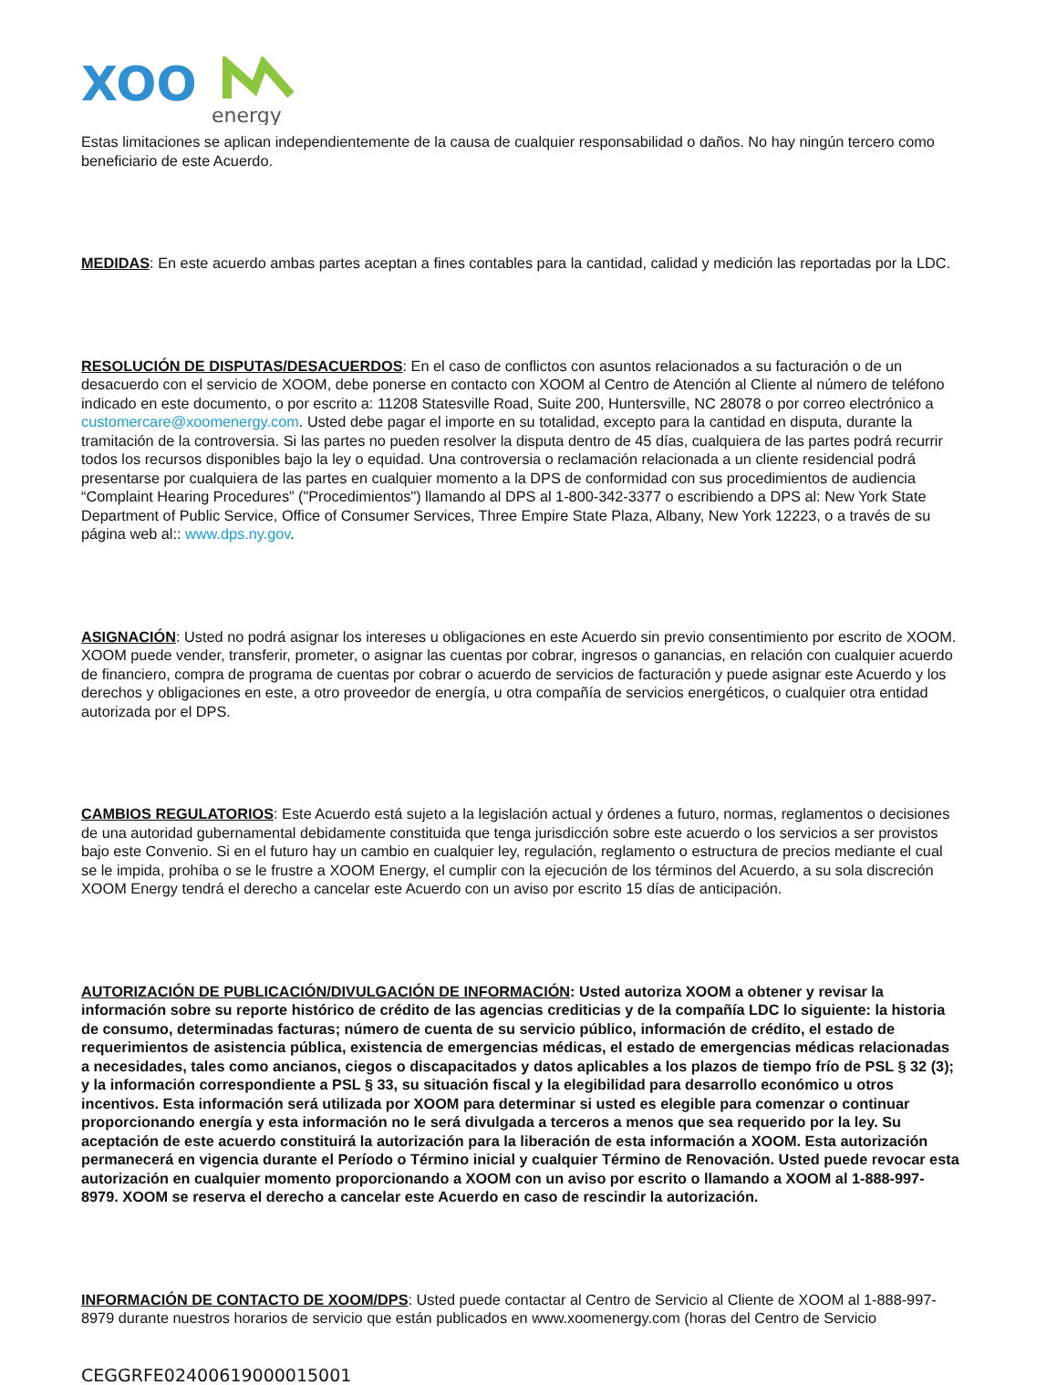XOO
energy
Estas limitaciones se aplican independientemente de la causa de cualquier responsabilidad o daños. No hay ningún tercero como beneficiario de este Acuerdo.
MEDIDAS: En este acuerdo ambas partes aceptan a fines contables para la cantidad, calidad y medición las reportadas por la LDC.
RESOLUCIÓN DE DISPUTAS/DESACUERDOS: En el caso de conflictos con asuntos relacionados a su facturación o de un desacuerdo con el servicio de XOOM, debe ponerse en contacto con XOOM al Centro de Atención al Cliente al número de teléfono indicado en este documento, o por escrito a: 11208 Statesville Road, Suite 200, Huntersville, NC 28078 o por correo electrónico a customercare@xoomenergy.com. Usted debe pagar el importe en su totalidad, excepto para la cantidad en disputa, durante la tramitación de la controversia. Si las partes no pueden resolver la disputa dentro de 45 días, cualquiera de las partes podrá recurrir todos los recursos disponibles bajo la ley o equidad. Una controversia o reclamación relacionada a un cliente residencial podrá presentarse por cualquiera de las partes en cualquier momento a la DPS de conformidad con sus procedimientos de audiencia “Complaint Hearing Procedures” ("Procedimientos") llamando al DPS al 1-800-342-3377 o escribiendo a DPS al: New York State Department of Public Service, Office of Consumer Services, Three Empire State Plaza, Albany, New York 12223, o a través de su página web al:: www.dps.ny.gov.
ASIGNACIÓN: Usted no podrá asignar los intereses u obligaciones en este Acuerdo sin previo consentimiento por escrito de XOOM. XOOM puede vender, transferir, prometer, o asignar las cuentas por cobrar, ingresos o ganancias, en relación con cualquier acuerdo de financiero, compra de programa de cuentas por cobrar o acuerdo de servicios de facturación y puede asignar este Acuerdo y los derechos y obligaciones en este, a otro proveedor de energía, u otra compañía de servicios energéticos, o cualquier otra entidad autorizada por el DPS.
CAMBIOS REGULATORIOS: Este Acuerdo está sujeto a la legislación actual y órdenes a futuro, normas, reglamentos o decisiones de una autoridad gubernamental debidamente constituida que tenga jurisdicción sobre este acuerdo o los servicios a ser provistos bajo este Convenio. Si en el futuro hay un cambio en cualquier ley, regulación, reglamento o estructura de precios mediante el cual se le impida, prohíba o se le frustre a XOOM Energy, el cumplir con la ejecución de los términos del Acuerdo, a su sola discreción XOOM Energy tendrá el derecho a cancelar este Acuerdo con un aviso por escrito 15 días de anticipación.
AUTORIZACIÓN DE PUBLICACIÓN/DIVULGACIÓN DE INFORMACIÓN: Usted autoriza XOOM a obtener y revisar la información sobre su reporte histórico de crédito de las agencias crediticias y de la compañía LDC lo siguiente: la historia de consumo, determinadas facturas; número de cuenta de su servicio público, información de crédito, el estado de requerimientos de asistencia pública, existencia de emergencias médicas, el estado de emergencias médicas relacionadas a necesidades, tales como ancianos, ciegos o discapacitados y datos aplicables a los plazos de tiempo frío de PSL § 32 (3); y la información correspondiente a PSL § 33, su situación fiscal y la elegibilidad para desarrollo económico u otros incentivos. Esta información será utilizada por XOOM para determinar si usted es elegible para comenzar o continuar proporcionando energía y esta información no le será divulgada a terceros a menos que sea requerido por la ley. Su aceptación de este acuerdo constituirá la autorización para la liberación de esta información a XOOM. Esta autorización permanecerá en vigencia durante el Período o Término inicial y cualquier Término de Renovación. Usted puede revocar esta autorización en cualquier momento proporcionando a XOOM con un aviso por escrito o llamando a XOOM al 1-888-997-8979. XOOM se reserva el derecho a cancelar este Acuerdo en caso de rescindir la autorización.
INFORMACIÓN DE CONTACTO DE XOOM/DPS: Usted puede contactar al Centro de Servicio al Cliente de XOOM al 1-888-997-8979 durante nuestros horarios de servicio que están publicados en www.xoomenergy.com (horas del Centro de Servicio
CEGGRFE02400619000015001